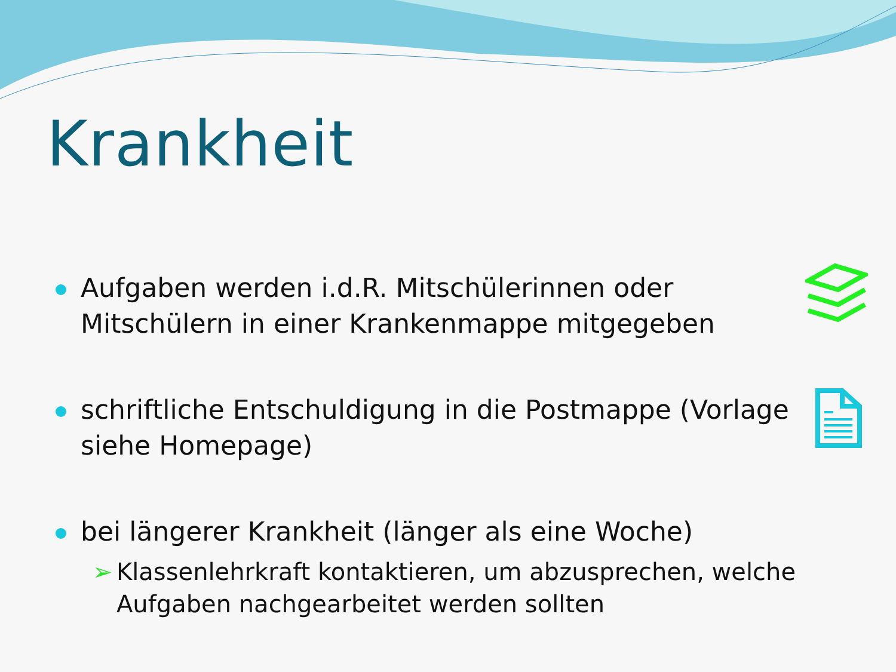Krankheit
Aufgaben werden i.d.R. Mitschülerinnen oder Mitschülern in einer Krankenmappe mitgegeben
schriftliche Entschuldigung in die Postmappe (Vorlage siehe Homepage)
bei längerer Krankheit (länger als eine Woche)
➢ Klassenlehrkraft kontaktieren, um abzusprechen, welche Aufgaben nachgearbeitet werden sollten